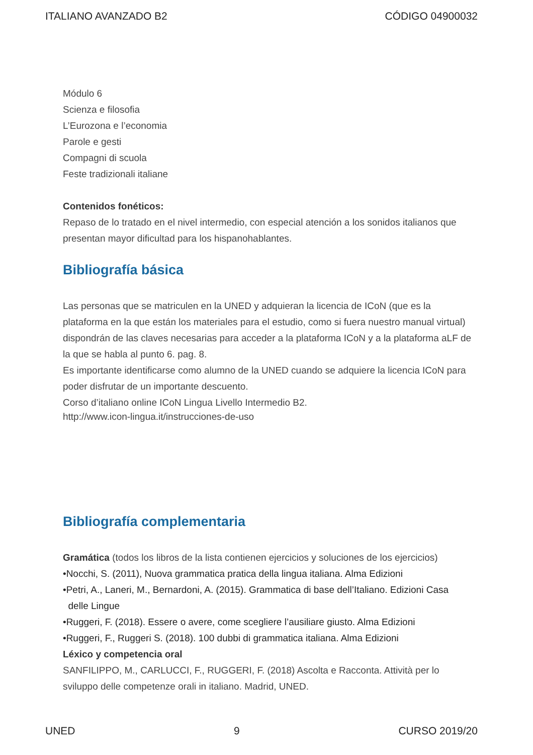ITALIANO AVANZADO B2 CÓDIGO 04900032
Módulo 6
Scienza e filosofia
L’Eurozona e l’economia
Parole e gesti
Compagni di scuola
Feste tradizionali italiane
Contenidos fonéticos:
Repaso de lo tratado en el nivel intermedio, con especial atención a los sonidos italianos que presentan mayor dificultad para los hispanohablantes.
Bibliografía básica
Las personas que se matriculen en la UNED y adquieran la licencia de ICoN (que es la plataforma en la que están los materiales para el estudio, como si fuera nuestro manual virtual) dispondrán de las claves necesarias para acceder a la plataforma ICoN y a la plataforma aLF de la que se habla al punto 6. pag. 8.
Es importante identificarse como alumno de la UNED cuando se adquiere la licencia ICoN para poder disfrutar de un importante descuento.
Corso d’italiano online ICoN Lingua Livello Intermedio B2.
http://www.icon-lingua.it/instrucciones-de-uso
Bibliografía complementaria
Gramática (todos los libros de la lista contienen ejercicios y soluciones de los ejercicios)
•Nocchi, S. (2011), Nuova grammatica pratica della lingua italiana. Alma Edizioni
•Petri, A., Laneri, M., Bernardoni, A. (2015). Grammatica di base dell’Italiano. Edizioni Casa
delle Lingue
•Ruggeri, F. (2018). Essere o avere, come scegliere l’ausiliare giusto. Alma Edizioni
•Ruggeri, F., Ruggeri S. (2018). 100 dubbi di grammatica italiana. Alma Edizioni
Léxico y competencia oral
SANFILIPPO, M., CARLUCCI, F., RUGGERI, F. (2018) Ascolta e Racconta. Attività per lo sviluppo delle competenze orali in italiano. Madrid, UNED.
UNED 9 CURSO 2019/20